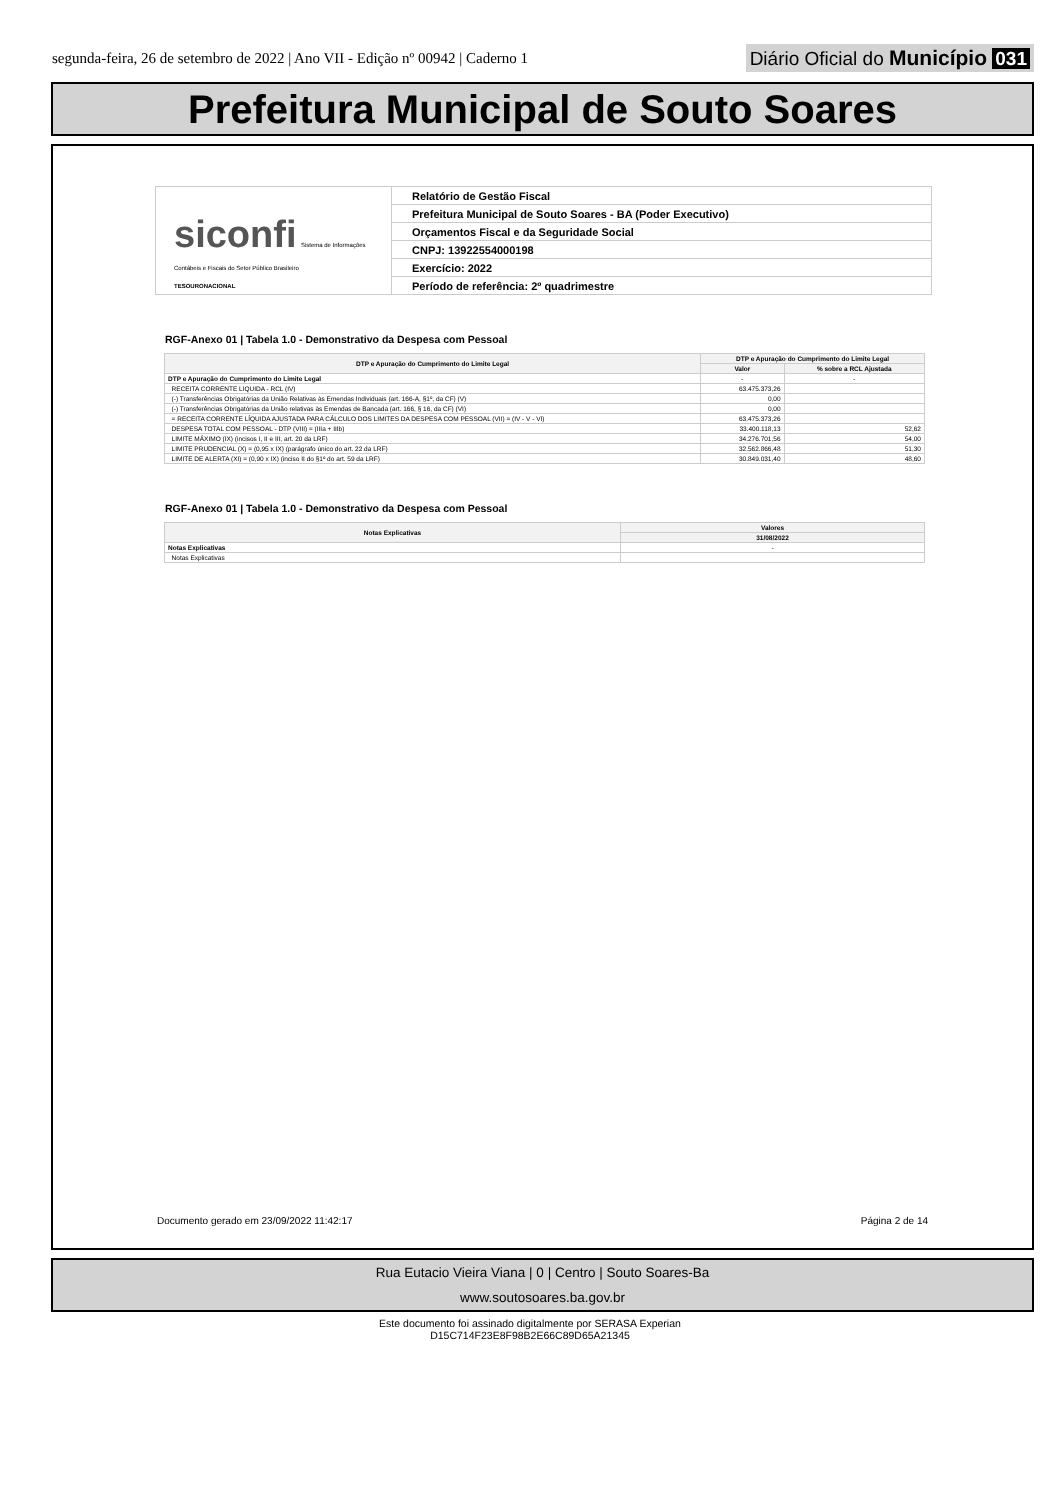segunda-feira, 26 de setembro de 2022 | Ano VII - Edição nº 00942 | Caderno 1
Diário Oficial do Município 031
Prefeitura Municipal de Souto Soares
siconfi Sistema de Informações Contábeis e Fiscais do Setor Público Brasileiro
TESOURONACIONAL
Relatório de Gestão Fiscal
Prefeitura Municipal de Souto Soares - BA (Poder Executivo)
Orçamentos Fiscal e da Seguridade Social
CNPJ: 13922554000198
Exercício: 2022
Período de referência: 2º quadrimestre
RGF-Anexo 01 | Tabela 1.0 - Demonstrativo da Despesa com Pessoal
| DTP e Apuração do Cumprimento do Limite Legal | DTP e Apuração do Cumprimento do Limite Legal | |
| --- | --- | --- |
| | Valor | % sobre a RCL Ajustada |
| DTP e Apuração do Cumprimento do Limite Legal | - | - |
| RECEITA CORRENTE LIQUIDA - RCL (IV) | 63.475.373,26 | |
| (-) Transferências Obrigatórias da União Relativas às Emendas Individuais (art. 166-A, §1º, da CF) (V) | 0,00 | |
| (-) Transferências Obrigatórias da União relativas às Emendas de Bancada (art. 166, § 16, da CF) (VI) | 0,00 | |
| = RECEITA CORRENTE LÍQUIDA AJUSTADA PARA CÁLCULO DOS LIMITES DA DESPESA COM PESSOAL (VII) = (IV - V - VI) | 63.475.373,26 | |
| DESPESA TOTAL COM PESSOAL - DTP (VIII) = (IIIa + IIIb) | 33.400.118,13 | 52,62 |
| LIMITE MÁXIMO (IX) (incisos I, II e III, art. 20 da LRF) | 34.276.701,56 | 54,00 |
| LIMITE PRUDENCIAL (X) = (0,95 x IX) (parágrafo único do art. 22 da LRF) | 32.562.866,48 | 51,30 |
| LIMITE DE ALERTA (XI) = (0,90 x IX) (inciso II do §1º do art. 59 da LRF) | 30.849.031,40 | 48,60 |
RGF-Anexo 01 | Tabela 1.0 - Demonstrativo da Despesa com Pessoal
| Notas Explicativas | Valores |
| --- | --- |
| | 31/08/2022 |
| Notas Explicativas | - |
| Notas Explicativas | |
Documento gerado em 23/09/2022 11:42:17 Página 2 de 14
Rua Eutacio Vieira Viana | 0 | Centro | Souto Soares-Ba
www.soutosoares.ba.gov.br
Este documento foi assinado digitalmente por SERASA Experian
D15C714F23E8F98B2E66C89D65A21345